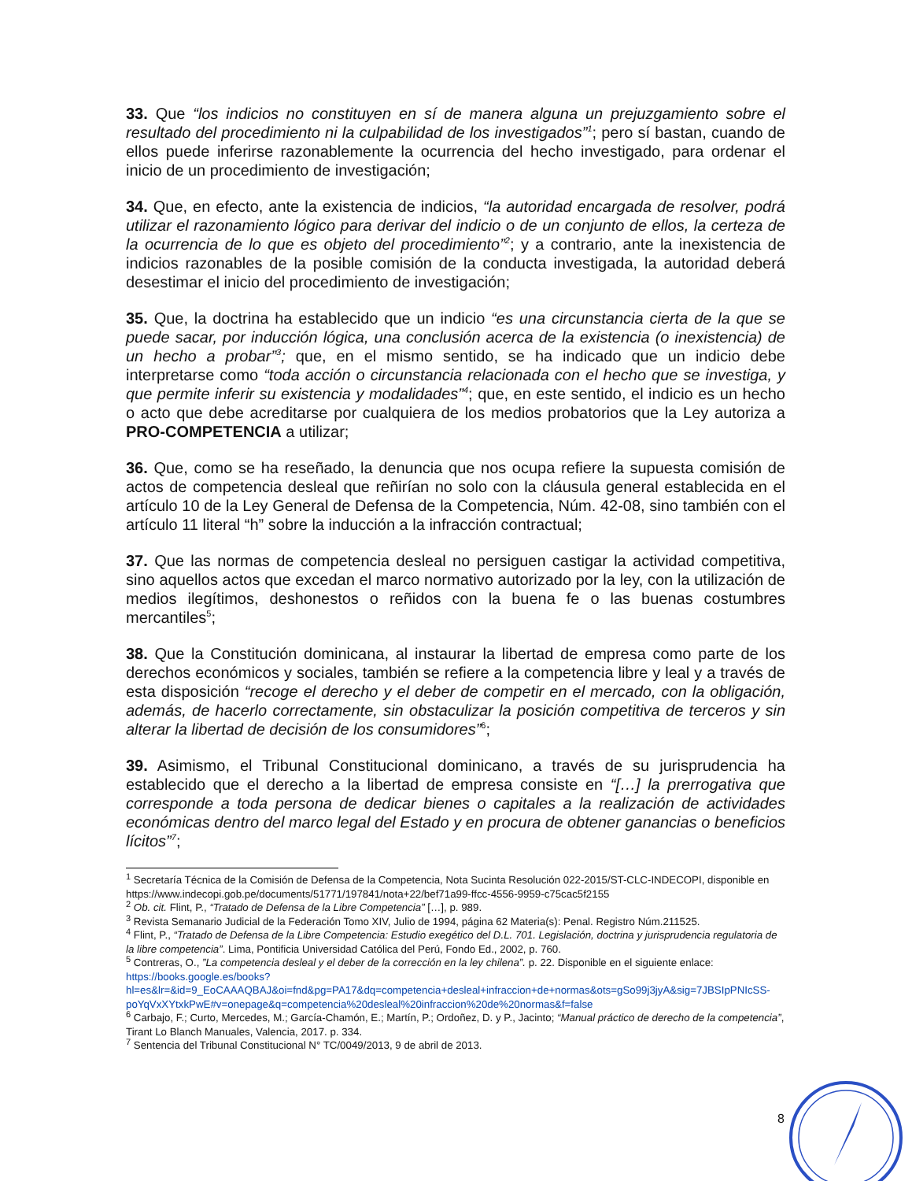33. Que “los indicios no constituyen en sí de manera alguna un prejuzgamiento sobre el resultado del procedimiento ni la culpabilidad de los investigados”<sup>1</sup>; pero sí bastan, cuando de ellos puede inferirse razonablemente la ocurrencia del hecho investigado, para ordenar el inicio de un procedimiento de investigación;
34. Que, en efecto, ante la existencia de indicios, “la autoridad encargada de resolver, podrá utilizar el razonamiento lógico para derivar del indicio o de un conjunto de ellos, la certeza de la ocurrencia de lo que es objeto del procedimiento”<sup>2</sup>; y a contrario, ante la inexistencia de indicios razonables de la posible comisión de la conducta investigada, la autoridad deberá desestimar el inicio del procedimiento de investigación;
35. Que, la doctrina ha establecido que un indicio “es una circunstancia cierta de la que se puede sacar, por inducción lógica, una conclusión acerca de la existencia (o inexistencia) de un hecho a probar”<sup>3</sup>; que, en el mismo sentido, se ha indicado que un indicio debe interpretarse como “toda acción o circunstancia relacionada con el hecho que se investiga, y que permite inferir su existencia y modalidades”<sup>4</sup>; que, en este sentido, el indicio es un hecho o acto que debe acreditarse por cualquiera de los medios probatorios que la Ley autoriza a PRO-COMPETENCIA a utilizar;
36. Que, como se ha reseñado, la denuncia que nos ocupa refiere la supuesta comisión de actos de competencia desleal que reñirían no solo con la cláusula general establecida en el artículo 10 de la Ley General de Defensa de la Competencia, Núm. 42-08, sino también con el artículo 11 literal “h” sobre la inducción a la infracción contractual;
37. Que las normas de competencia desleal no persiguen castigar la actividad competitiva, sino aquellos actos que excedan el marco normativo autorizado por la ley, con la utilización de medios ilegítimos, deshonestos o reñidos con la buena fe o las buenas costumbres mercantiles<sup>5</sup>;
38. Que la Constitución dominicana, al instaurar la libertad de empresa como parte de los derechos económicos y sociales, también se refiere a la competencia libre y leal y a través de esta disposición “recoge el derecho y el deber de competir en el mercado, con la obligación, además, de hacerlo correctamente, sin obstaculizar la posición competitiva de terceros y sin alterar la libertad de decisión de los consumidores”<sup>6</sup>;
39. Asimismo, el Tribunal Constitucional dominicano, a través de su jurisprudencia ha establecido que el derecho a la libertad de empresa consiste en “[…] la prerrogativa que corresponde a toda persona de dedicar bienes o capitales a la realización de actividades económicas dentro del marco legal del Estado y en procura de obtener ganancias o beneficios lícitos”<sup>7</sup>;
<sup>1</sup> Secretaría Técnica de la Comisión de Defensa de la Competencia, Nota Sucinta Resolución 022-2015/ST-CLC-INDECOPI, disponible en https://www.indecopi.gob.pe/documents/51771/197841/nota+22/bef71a99-ffcc-4556-9959-c75cac5f2155
<sup>2</sup> Ob. cit. Flint, P., “Tratado de Defensa de la Libre Competencia” […], p. 989.
<sup>3</sup> Revista Semanario Judicial de la Federación Tomo XIV, Julio de 1994, página 62 Materia(s): Penal. Registro Núm.211525.
<sup>4</sup> Flint, P., “Tratado de Defensa de la Libre Competencia: Estudio exegético del D.L. 701. Legislación, doctrina y jurisprudencia regulatoria de la libre competencia”. Lima, Pontificia Universidad Católica del Perú, Fondo Ed., 2002, p. 760.
<sup>5</sup> Contreras, O., ”La competencia desleal y el deber de la corrección en la ley chilena”. p. 22. Disponible en el siguiente enlace: https://books.google.es/books?hl=es&lr=&id=9_EoCAAAQBAJ&oi=fnd&pg=PA17&dq=competencia+desleal+infraccion+de+normas&ots=gSo99j3jyA&sig=7JBSIpPNIcSS-poYqVxXYtxkPwE#v=onepage&q=competencia%20desleal%20infraccion%20de%20normas&f=false
<sup>6</sup> Carbajo, F.; Curto, Mercedes, M.; García-Chamón, E.; Martín, P.; Ordoñez, D. y P., Jacinto; “Manual práctico de derecho de la competencia”, Tirant Lo Blanch Manuales, Valencia, 2017. p. 334.
<sup>7</sup> Sentencia del Tribunal Constitucional N° TC/0049/2013, 9 de abril de 2013.
8